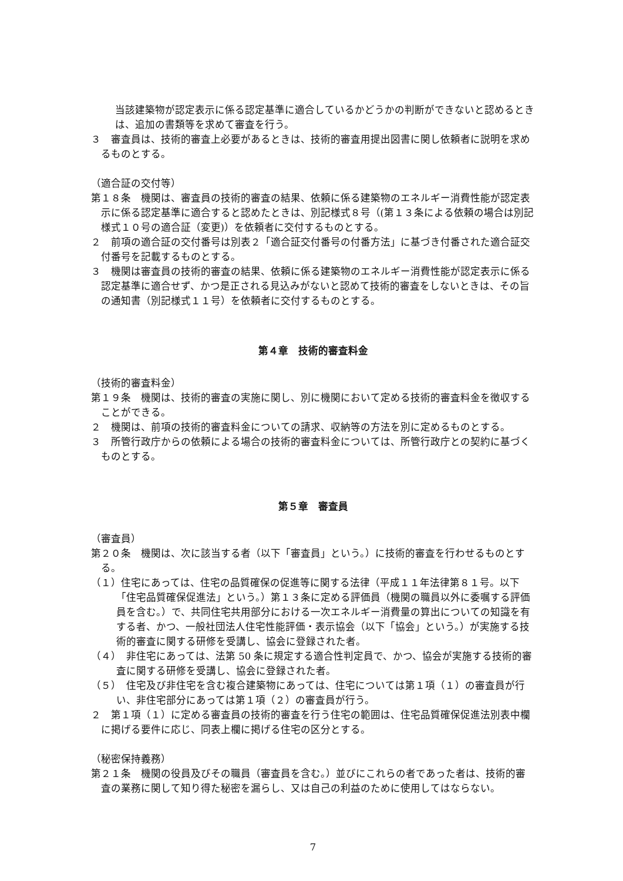当該建築物が認定表示に係る認定基準に適合しているかどうかの判断ができないと認めるときは、追加の書類等を求めて審査を行う。
３　審査員は、技術的審査上必要があるときは、技術的審査用提出図書に関し依頼者に説明を求めるものとする。
（適合証の交付等）
第１８条　機関は、審査員の技術的審査の結果、依頼に係る建築物のエネルギー消費性能が認定表示に係る認定基準に適合すると認めたときは、別記様式８号（(第１３条による依頼の場合は別記様式１０号の適合証（変更)）を依頼者に交付するものとする。
２　前項の適合証の交付番号は別表２「適合証交付番号の付番方法」に基づき付番された適合証交付番号を記載するものとする。
３　機関は審査員の技術的審査の結果、依頼に係る建築物のエネルギー消費性能が認定表示に係る認定基準に適合せず、かつ是正される見込みがないと認めて技術的審査をしないときは、その旨の通知書（別記様式１１号）を依頼者に交付するものとする。
第４章　技術的審査料金
（技術的審査料金）
第１９条　機関は、技術的審査の実施に関し、別に機関において定める技術的審査料金を徴収することができる。
２　機関は、前項の技術的審査料金についての請求、収納等の方法を別に定めるものとする。
３　所管行政庁からの依頼による場合の技術的審査料金については、所管行政庁との契約に基づくものとする。
第５章　審査員
（審査員）
第２０条　機関は、次に該当する者（以下「審査員」という。）に技術的審査を行わせるものとする。
（１）住宅にあっては、住宅の品質確保の促進等に関する法律（平成１１年法律第８１号。以下「住宅品質確保促進法」という。）第１３条に定める評価員（機関の職員以外に委嘱する評価員を含む。）で、共同住宅共用部分における一次エネルギー消費量の算出についての知識を有する者、かつ、一般社団法人住宅性能評価・表示協会（以下「協会」という。）が実施する技術的審査に関する研修を受講し、協会に登録された者。
（４）　非住宅にあっては、法第 50 条に規定する適合性判定員で、かつ、協会が実施する技術的審査に関する研修を受講し、協会に登録された者。
（５）　住宅及び非住宅を含む複合建築物にあっては、住宅については第１項（１）の審査員が行い、非住宅部分にあっては第１項（２）の審査員が行う。
２　第１項（１）に定める審査員の技術的審査を行う住宅の範囲は、住宅品質確保促進法別表中欄に掲げる要件に応じ、同表上欄に掲げる住宅の区分とする。
（秘密保持義務）
第２１条　機関の役員及びその職員（審査員を含む。）並びにこれらの者であった者は、技術的審査の業務に関して知り得た秘密を漏らし、又は自己の利益のために使用してはならない。
7